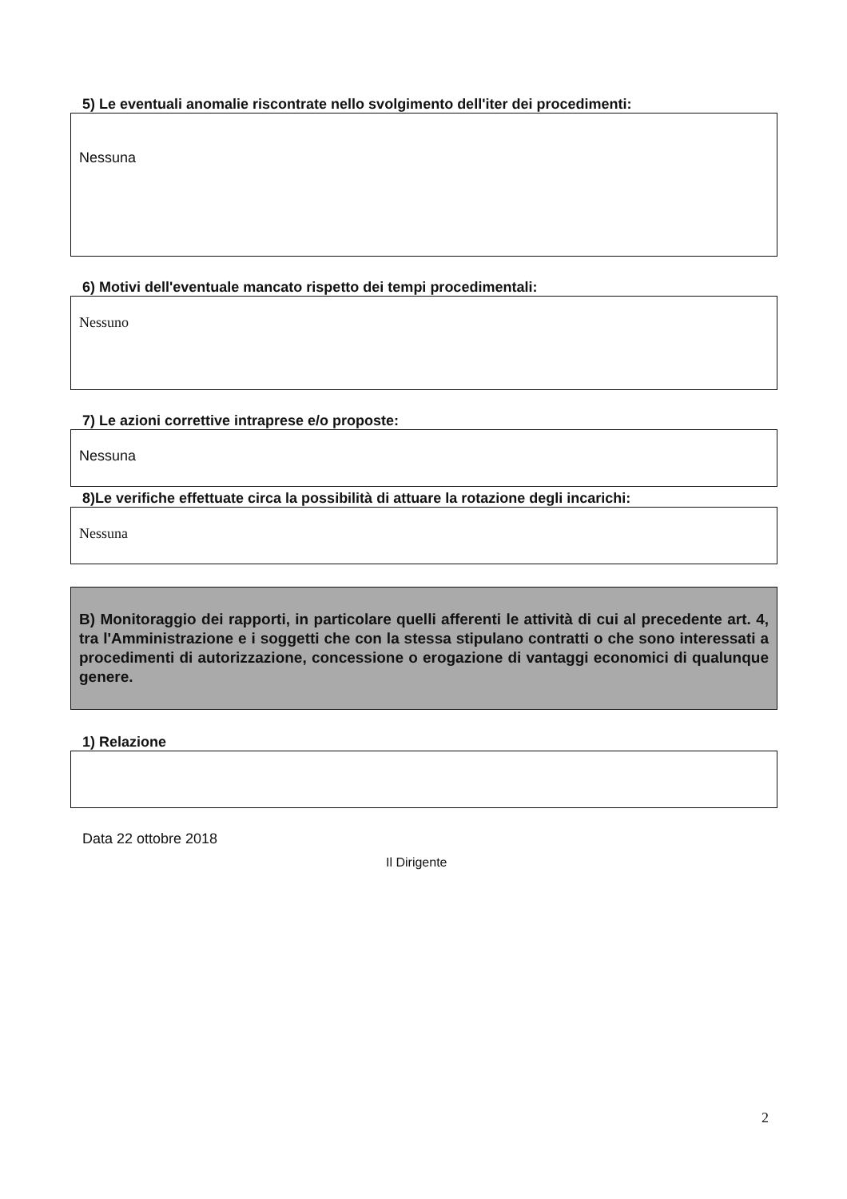5) Le eventuali anomalie riscontrate nello svolgimento dell'iter dei procedimenti:
Nessuna
6) Motivi dell'eventuale mancato rispetto dei tempi procedimentali:
Nessuno
7) Le azioni correttive intraprese e/o proposte:
Nessuna
8)Le verifiche effettuate circa la possibilità di attuare la rotazione degli incarichi:
Nessuna
B) Monitoraggio dei rapporti, in particolare quelli afferenti le attività di cui al precedente art. 4, tra l'Amministrazione e i soggetti che con la stessa stipulano contratti o che sono interessati a procedimenti di autorizzazione, concessione o erogazione di vantaggi economici di qualunque genere.
1) Relazione
Data 22 ottobre 2018
Il Dirigente
2